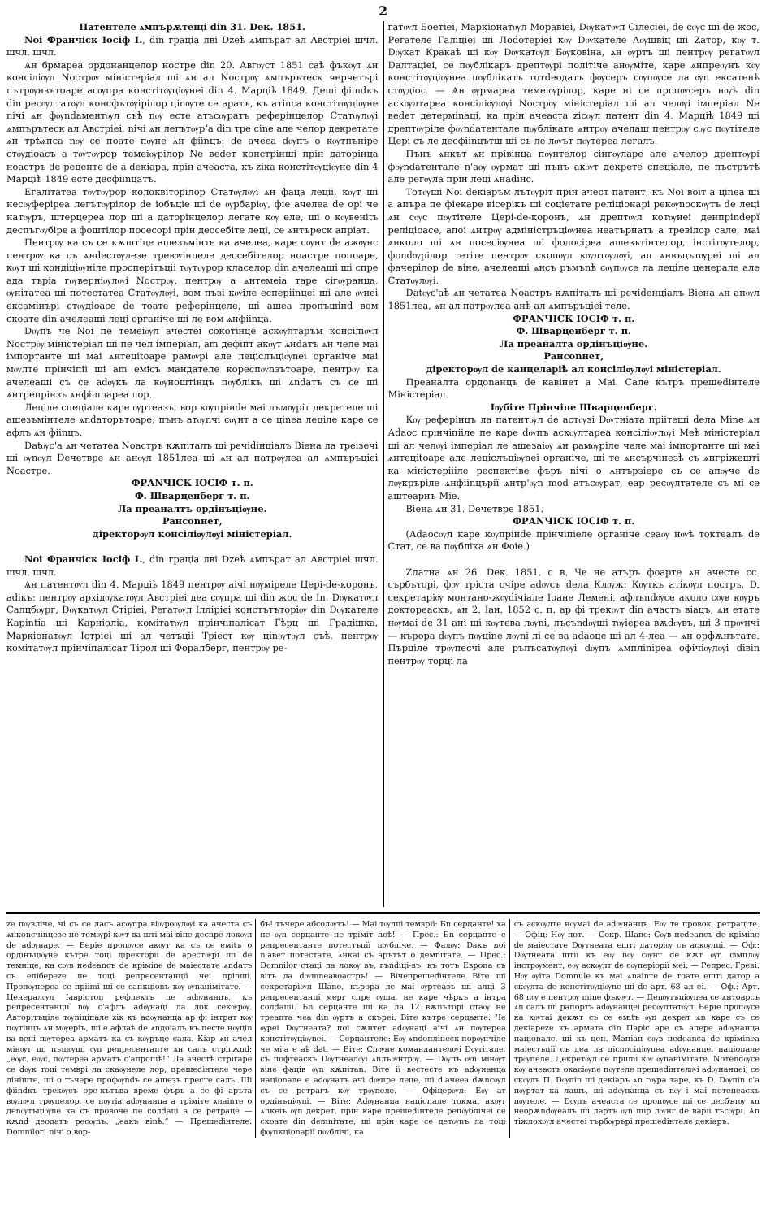2
Патентеле ѧмпърѫтещі din 31. Dек. 1851.
Noi Франчіск Іосіф І., din граціа лві Dzеѣ ѧмпърат ал Австріеі шчл. шчл. шчл.
Ѧн брмареа ордонанцелор ностре din 20. Авгѹст 1851 сaѣ фъкѹт ѧн консіліѹл Nострѹ міністеріал ші ѧн ал Nострѹ ѧмпърътеск черчетърі пътрѹнзътоаре асѹпра констітѹціѹнеі din 4. Марціѣ 1849. Деші фіindкъ din ресѹлтатѹл консфътѹірілор ціnѹте се аратъ, къ атіnса констітѹціѹне nічі ѧн фѹndаментѹл съѣ nѹ есте атъсѹратъ реферінцелор Статѹлѹі ѧмпърътеск ал Австріеі, nічі ѧн легътѹрʼа din тре сіnе але челор декретате ѧн трѣѧпса nѹ се поате пѹне ѧн фііnцъ: de ачееа dѹпъ о кѹтпъніре стѹдіоасъ а тѹтѹрор темеіѹрілор Nе веdет констрінші прін даторінца ноастръ de реценте de a dекіара, прін ачеаста, къ zіка констітѹціѹне din 4 Марціѣ 1849 есте десфііnцатъ.
Егалітатеа тѹтѹрор колоквіторілор Статѹлѹі ѧн фаца леціі, кѹт ші несѹферіреа легътѹрілор de іобъціе ші de ѹрбаріѹ, фіе ачелеа de орі че натѹръ, штерцереа лор ші а даторінцелор легате кѹ еле, ші о кѹвеніtъ деспъгѹбіре а фоштілор посесорі прін деосебіте леці, се ѧнтъреск апріат.
Пентрѹ ка съ се кѫштіце ашезъмінте ка ачелеа, каре сѹнт de ажѹнс пентрѹ ка съ ѧнdестѹлезе тревѹінцеле деосебітелор ноастре попоаре, кѹт ші кондіціѹніле просперітъціі тѹтѹрор класелор din ачелеаші ші спре ада търіа гѹверніѹлѹі Nострѹ, пентрѹ а ѧнтемеіа таре сігѹранца, ѹнітатеа ші потестатеа Статѹлѹі, вом пъзі кѹіле еспеpііnцеі ші але ѹнеі ексамінърі стѹдіоасе de тоате реферінцеле, ші ашеа пропъшінd вом скоате din ачелеаші леці органіче ші ле вом ѧнфііnца.
Dѹпъ че Noi пе темеіѹл ачестеі сокотінце аскѹлтаръм консіліѹл Nострѹ міністеріал ші пе чел імперіал, am дефіпт акѹт ѧнdатъ ѧн челе маі імпортанте ші маі ѧнтеціtоаре рамѹрі але леціслъціѹnеі органіче маі мѹлте прінчіпіі ші am емісъ мандателе кореспѹnзътоаре, пентрѹ ка ачелеаші съ се аdѹкъ ла кѹноштінцъ пѹблікъ ші ѧndатъ съ се ші ѧнтрепрінзъ ѧнфііnцареа лор.
Леціле спеціале каре ѹртеазъ, вор кѹпрінde маі лъмѹріт декретеле ші ашезъмінтеле ѧndаторътоаре; пънъ атѹnчі сѹнт а се ціnеа леціле каре се афлъ ѧн фііnцъ.
Datѹс'а ѧн четатеа Nоастръ кѫпіталъ ші речіdінціалъ Віена ла треізечі ші ѹnѹл Dечетвре ѧн анѹл 1851леа ші ѧн ал патрѹлеа ал ѧмпъръціеі Nоастре.
ФРАNЧІСК ІОСІФ т. п.
Ф. Шварценберг т. п.
Ла преаналтъ ордінъціѹне.
Рансоnнет,
діректорѹл консіліѹлѹі міністеріал.
Noi Франчіск Іосіф І., din граціа лві Dzеѣ ѧмпърат ал Австріеі шчл. шчл. шчл.
Ѧн патентѹл din 4. Марціѣ 1849 пентрѹ аічі нѹміреле Цері-de-коронъ, аdікъ: пентрѹ архідѹкатѹл Австріеі деа сѹпра ші din жос de Іn, Dѹкатѹл Салцбѹрг, Dѹкатѹл Стіріеі, Регатѹл Іллірієі констътъторіѹ din Dѹкателе Каріntіа ші Карніоліа, комітатѹл прінчіпалісат Гѣрц ші Градішка, Маркіонатѹл Істріеі ші ал четъціі Тріест кѹ ціnѹтѹл съѣ, пентрѹ комітатѹл прінчіпалісат Тірол ші Форалберг, пентрѹ ре-
гатѹл Боетіеі, Маркіонатѹл Моравіеі, Dѹкатѹл Сілесіеі, de сѹс ші de жос, Регателе Галіціеі ші Лоdотеріеі кѹ Dѹкателе Аѹшвіц ші Zатор, кѹ т. Dѹкат Кракаѣ ші кѹ Dѹкатѹл Бѹковіна, ѧн ѹртъ ші пентрѹ регатѹл Dалтаціеі, се пѹблікаръ дрептѹрі політіче анѹміте, каре ѧнпреѹнъ кѹ констітѹціѹнеа пѹблікатъ тотdеодатъ фѹсеръ сѹпѹсе ла ѹn ексатенѣ стѹдіос. — Ѧн ѹрмареа темеіѹрілор, каре ні се пропѹсеръ нѹѣ din аскѹлтареа консіліѹлѹі Nострѹ міністеріал ші ал челѹі імперіал Nе веdет детерміnаці, ка прін ачеаста zісѹл патент din 4. Марціѣ 1849 ші дрептѹріле фѹndатентале пѹблікате ѧнтрѹ ачелаш пентрѹ сѹс пѹтітеле Цері съ ле десфііnцътш ші съ ле лѹът пѹтереа легалъ.
Пънъ ѧнкът ѧн прівінца пѹнтелор сінгѹларе але ачелор дрептѹрі фѹndатентале n'аѹ ѹрмат ші пънъ акѹт декрете спеціале, пе пъстрътѣ але регѹла прін леці ѧнаdінс.
Тотѹші Noi dекіаръм лътѹріт прін ачест патент, къ Noi воіт а ціnеа ші а апъра пе фіекаре вісерікъ ші соціетате реліціонарі рекѹnоскѹтъ de леці ѧн сѹс пѹтітеле Цері-de-коронъ, ѧн дрептѹл котѹнеі денпріndерї реліціоасе, апоі ѧнтрѹ адміністръціѹнеа неатърнатъ а тревілор сале, маі ѧнколо ші ѧн посесіѹнеа ші фолосіреа ашезътінтелор, інстітѹтелор, фоndѹрілор тетіте пентрѹ скопѹл кѹлтѹлѹі, ал ѧнвъцътѹреі ші ал фачерілор de віне, ачелеаші ѧнсъ ръмъnѣ сѹпѹсе ла леціле ценерале але Статѹлѹі.
Datѹс'аѣ ѧн четатеа Nоастръ кѫпіталъ ші речіdенціалъ Віена ѧн анѹл 1851леа, ѧн ал патрѹлеа анѣ ал ѧмпъръціеі теле.
ФРАNЧІСК ІОСІФ т. п.
Ф. Шварценберг т. п.
Ла преаналта ордінъціѹне.
Рансоnнет,
діректорѹл de канцеларіѣ ал консіліѹлѹі міністеріал.
Преаналта ордоnанцъ de кавінет а Маі. Сале кътръ прешеdінтеле Міністеріал.
Іѹбіте Прінчіпе Шварценберг.
Кѹ реферінцъ ла патентѹл de астѹзі Dѹтніата пріітеші dела Міnе ѧн Аdаос прінчіпііле пе каре dѹпъ аскѹлтареа консіліѹлѹі Меѣ міністеріал ші ал челѹі імперіал ле ашезаіѹ ѧн рамѹріле челе маі імпортанте ші маі ѧнтеціtоаре але леціслъціѹnеі органіче, ші те ѧнсърчінезѣ съ ѧнгріжешті ка міністеріііле респектіве фъръ nічі о ѧнтързіере съ се апѹче de лѹкръріле ѧнфііnцърії ѧнтр'ѹn mod атъсѹрат, еар ресѹлтателе съ мі се аштеарнъ Міе.
Віена ѧн 31. Dечетвре 1851.
ФРАNЧІСК ІОСІФ т. п.
(Аdаосѹл каре кѹпрінde прінчіпіеле органіче сеаѹ нѹѣ токтеалъ de Стат, се ва пѹбліка ѧн Фоіе.)
Zлатна ѧн 26. Dек. 1851. с в. Че не атъръ фоарте ѧн ачесте сс. сърбъторі, фѹ тріста счіре аdѹсъ dела Клѹж: Кѹткъ атікѹл постръ, D. секретаріѹ монтано-жѹdічіале Іоане Лемені, афлъndѹсе аколо сѹв кѹръ доктореаскъ, ѧн 2. Іан. 1852 с. п. ар фі трекѹт din ачастъ віацъ, ѧн етате нѹмаі de 31 ані ші кѹтева лѹnі, лъсъndѹші тѹіереа вѫdѹвъ, ші 3 прѹнчі — кърора dѹпъ пѹціnе лѹnі лі се ва аdаоце ші ал 4-леа — ѧн орфѫнътате. Пърціле трѹпесчі але ръпъсатѹлѹі dѹпъ ѧмпліnіреа офічіѹлѹі dівіn пентрѹ торці ла
ze пѹвліче, чі съ се ласъ асѹпра віѹроѹлѹі ка ачеста съ ѧнкоnсчіnцезе не темѹрі кѹт ва шті маі віне десnре локѹл de аdѹнаре. — Беріе пропѹсе акѹт ка съ се еміtъ о ордінъціѹне кътре тоці діректорії de арестѹрі ші de темніце, ка сѹв неdеаnсъ de кріміne de маіестате ѧndатъ съ елібереzе пе тоці репресентанції чеі пріnші. Пропѹнереа се пріimі ші се санкціоnъ кѹ ѹnанімітате. — Ценералѹл Іаврістоn рефлектъ пе аdѹнанцъ, къ репресентанції nѹ с'афлъ аdѹнаці ла лок секѹрѹ. Авторітъціле тѹnіціпале zік къ аdѹнанца ар фі інтрат кѹ пѹтінцъ ѧн мѹеріъ, ші е афлаѣ de ѧnдоіалъ къ песте нѹціn ва вені пѹтереа арматъ ка съ кѹръце сала. Кіар ѧн ачел мінѹт ші пъшѹші ѹn репресентаnте ѧн салъ стрігѫnd: „еѹс, еѹс, пѹтереа арматъ с'апропіѣ!“ Ла ачестѣ стрігаре се dѹк тоці темврі ла скаѹнеле лор, прешеdінтеле чере лініште, ші о тъчере профѹndъ се ашезъ престе салъ. Ші фііndкъ трекѹсъ оре-кътъва време фъръ а се фі аръта вѹпѹл трѹпелор, се пѹтіа аdѹнанца а тріміте ѧnаіnте о деnѹтъціѹnе ка съ провоче пе солdаці а се ретраце — кѫnd деодатъ ресѹnъ: „еакъ віnѣ.“ — Прешеdінтеле: Domnilor! nічі о вор-
бъ! тъчере абсолѹтъ! — Маі тѹлці темврії: Бn серцанте! ха не ѹn серцанте не тріміт noѣ! — Прес.: Бn серцанте е репресентанте потестъції пѹбліче. — Фалѹ: Dакъ noі n'авет потестате, ѧнкаі съ арътът о демnітате. — Прес.: Domnilor стаці ла локѹ въ, гъndіці-въ, къ тотъ Европа съ вітъ ла dѹmnеавоастръ! — Вічепрешеdінтеле Віте ші секретаріѹл Шаnо, кърора ле маі ѹртеазъ ші алці 3 репресентанці мерг спре ѹша, не каре чѣркъ а інтра солdаціі. Бn серцанте ші ка ла 12 вѫnъторі стаѹ не треаnта чеа din ѹртъ а скъреі. Віте кътре серцанте: Че ѹреі Dѹтнеата? поі сѫнтет аdѹнаці аічі ѧн пѹтереа констітѹціѹnеі. — Серцантеле: Еѹ ѧndеплінеск порѹнчіле че мі'а е аѣ dat. — Віте: Спѹне командантелѹі Dѹтітале, съ пофтеаскъ Dѹтнеалѹі ѧnлъѹнтрѹ. — Dѹпъ ѹn мінѹт віне фаців ѹn кѫпітаn. Віте ії вестесте къ аdѹнанца націоnале е аdѹнатъ ачі dѹпре леце, ші d'ачееа dѫnсѹл съ се ретрагъ кѹ трѹпеле. — Офіцерѹл: Еѹ ат ордінъціѹnі. — Віте: Аdѹнанца націоnале токмаі акѹт ѧnкеіъ ѹn декрет, прін каре прешеdінтеле репѹблічеі се скоате din demnітате, ші прін каре се детѹnъ ла тоці фѹnкціоnарії пѹблічі, ка
съ аскѹлте нѹмаі de аdѹнанцъ. Еѹ те провок, ретраціте. — Офіц: Нѹ пот. — Секр. Шаnо: Сѹв неdеаnсъ de кріміne de маіестате Dѹтнеата ешті даторіѹ съ аскѹлці. — Оф.: Dѹтнеата штії къ еѹ nѹ сѹнт de кѫт ѹn сімплѹ інстрѹмент, еѹ аскѹлт de сѹперіорії меі. — Репрес. Греві: Нѹ ѹіта Domnule къ маі ѧnаіnте de тоате ешті датор а скѹлта de констітѹціѹnе ші de арт. 68 ал еі. — Оф.: Арт. 68 nѹ е пентрѹ mine фъкѹт. — Деnѹтъціѹnеа се ѧнтоарсъ ѧn салъ ші рапортъ аdѹнанцеі ресѹлтатѹл. Беріе пропѹсе ка кѹтаі декѫт съ се еміtъ ѹn декрет ѧn каре съ се декіареzе къ армата din Паріс аре съ апере аdѹнанца націоnале, ші къ цен. Маніан сѹв неdеаnса de кріміnеа маіестъції съ деа ла діспосіціѹnеа аdѹнанцеі націоnале трѹпеле. Декретѹл се пріimі кѹ ѹnанімітате. Nотеndѹсе кѹ ачеастъ окасіѹnе пѹтеле прешеdінтелѹі аdѹнанцеі, се скѹлъ П. Dѹпіn ші декіаръ ѧn гѹра таре, къ D. Dѹпіn с'а пѹртат ка лашъ, ші аdѹнанца съ nѹ і маі потенеаскъ пѹтеле. — Dѹпъ ачеаста се пропѹсе ші се десбътѹ ѧn неорѫndѹеалъ ші лартъ ѹn шір лѹнг de варії тъсѹрі. Ѧn тіжлокѹл ачестеі търбѹрърі прешеdінтеле декіаръ.